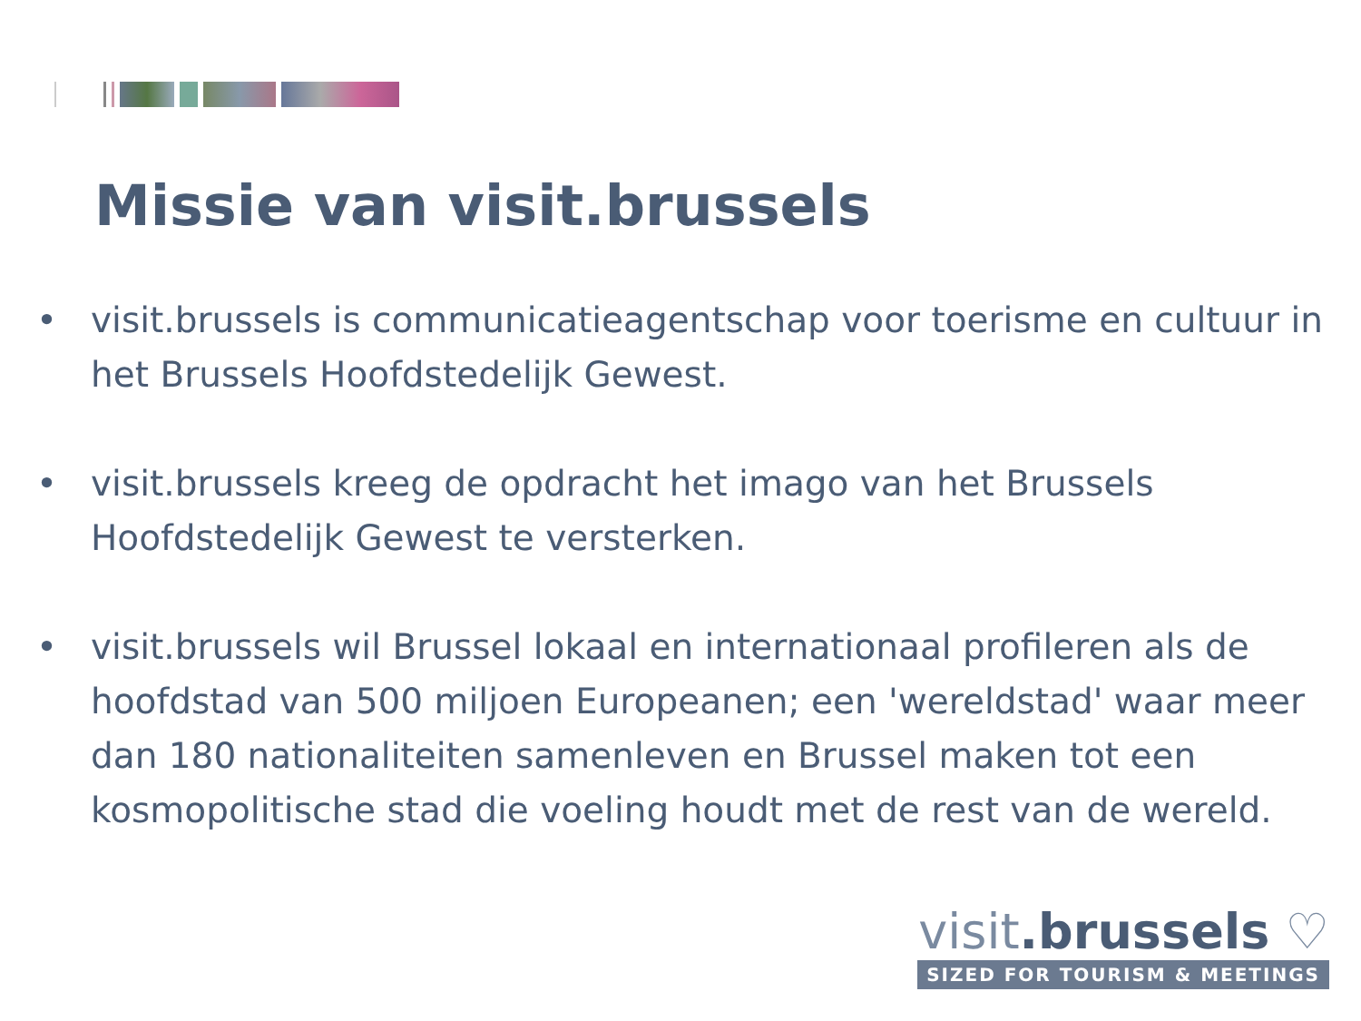Missie van visit.brussels
• visit.brussels is communicatieagentschap voor toerisme en cultuur in het Brussels Hoofdstedelijk Gewest.
• visit.brussels kreeg de opdracht het imago van het Brussels Hoofdstedelijk Gewest te versterken.
• visit.brussels wil Brussel lokaal en internationaal profileren als de hoofdstad van 500 miljoen Europeanen; een 'wereldstad' waar meer dan 180 nationaliteiten samenleven en Brussel maken tot een kosmopolitische stad die voeling houdt met de rest van de wereld.
visit.brussels ♡
SIZED FOR TOURISM & MEETINGS